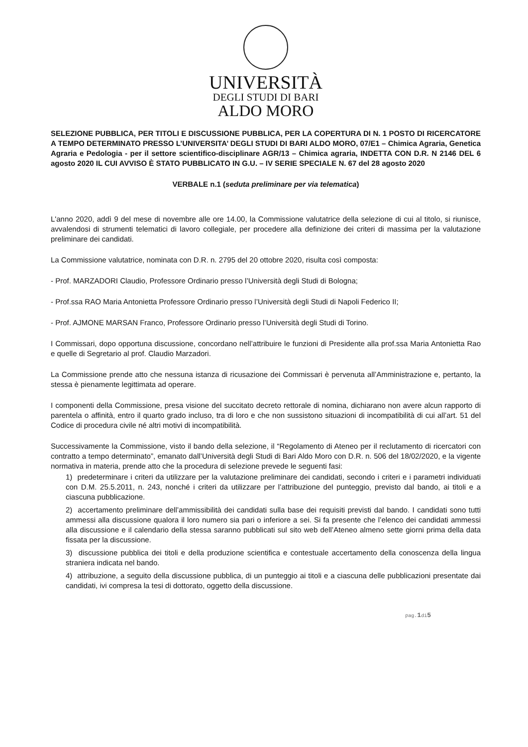UNIVERSITÀ
DEGLI STUDI DI BARI
ALDO MORO
SELEZIONE PUBBLICA, PER TITOLI E DISCUSSIONE PUBBLICA, PER LA COPERTURA DI N. 1 POSTO DI RICERCATORE A TEMPO DETERMINATO PRESSO L’UNIVERSITA’ DEGLI STUDI DI BARI ALDO MORO, 07/E1 – Chimica Agraria, Genetica Agraria e Pedologia - per il settore scientifico-disciplinare AGR/13 – Chimica agraria, INDETTA CON D.R. N 2146 DEL 6 agosto 2020 IL CUI AVVISO È STATO PUBBLICATO IN G.U. – IV SERIE SPECIALE N. 67 del 28 agosto 2020
VERBALE n.1 (seduta preliminare per via telematica)
L'anno 2020, addì 9 del mese di novembre alle ore 14.00, la Commissione valutatrice della selezione di cui al titolo, si riunisce, avvalendosi di strumenti telematici di lavoro collegiale, per procedere alla definizione dei criteri di massima per la valutazione preliminare dei candidati.
La Commissione valutatrice, nominata con D.R. n. 2795 del 20 ottobre 2020, risulta così composta:
- Prof. MARZADORI Claudio, Professore Ordinario presso l’Università degli Studi di Bologna;
- Prof.ssa RAO Maria Antonietta Professore Ordinario presso l’Università degli Studi di Napoli Federico II;
- Prof. AJMONE MARSAN Franco, Professore Ordinario presso l’Università degli Studi di Torino.
I Commissari, dopo opportuna discussione, concordano nell’attribuire le funzioni di Presidente alla prof.ssa Maria Antonietta Rao e quelle di Segretario al prof. Claudio Marzadori.
La Commissione prende atto che nessuna istanza di ricusazione dei Commissari è pervenuta all’Amministrazione e, pertanto, la stessa è pienamente legittimata ad operare.
I componenti della Commissione, presa visione del succitato decreto rettorale di nomina, dichiarano non avere alcun rapporto di parentela o affinità, entro il quarto grado incluso, tra di loro e che non sussistono situazioni di incompatibilità di cui all’art. 51 del Codice di procedura civile né altri motivi di incompatibilità.
Successivamente la Commissione, visto il bando della selezione, il “Regolamento di Ateneo per il reclutamento di ricercatori con contratto a tempo determinato”, emanato dall’Università degli Studi di Bari Aldo Moro con D.R. n. 506 del 18/02/2020, e la vigente normativa in materia, prende atto che la procedura di selezione prevede le seguenti fasi:
1) predeterminare i criteri da utilizzare per la valutazione preliminare dei candidati, secondo i criteri e i parametri individuati con D.M. 25.5.2011, n. 243, nonché i criteri da utilizzare per l’attribuzione del punteggio, previsto dal bando, ai titoli e a ciascuna pubblicazione.
2) accertamento preliminare dell’ammissibilità dei candidati sulla base dei requisiti previsti dal bando. I candidati sono tutti ammessi alla discussione qualora il loro numero sia pari o inferiore a sei. Si fa presente che l’elenco dei candidati ammessi alla discussione e il calendario della stessa saranno pubblicati sul sito web dell’Ateneo almeno sette giorni prima della data fissata per la discussione.
3) discussione pubblica dei titoli e della produzione scientifica e contestuale accertamento della conoscenza della lingua straniera indicata nel bando.
4) attribuzione, a seguito della discussione pubblica, di un punteggio ai titoli e a ciascuna delle pubblicazioni presentate dai candidati, ivi compresa la tesi di dottorato, oggetto della discussione.
pag.1di5